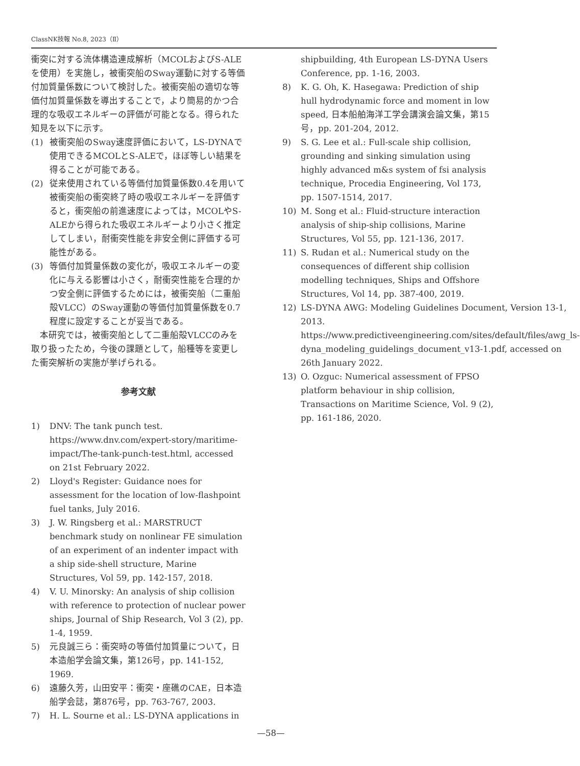ClassNK技報 No.8, 2023（Ⅱ）
衝突に対する流体構造連成解析（MCOLおよびS-ALEを使用）を実施し，被衝突船のSway運動に対する等価付加質量係数について検討した。被衝突船の適切な等価付加質量係数を導出することで，より簡易的かつ合理的な吸収エネルギーの評価が可能となる。得られた知見を以下に示す。
(1) 被衝突船のSway速度評価において，LS-DYNAで使用できるMCOLとS-ALEで，ほぼ等しい結果を得ることが可能である。
(2) 従来使用されている等価付加質量係数0.4を用いて被衝突船の衝突終了時の吸収エネルギーを評価すると，衝突船の前進速度によっては，MCOLやS-ALEから得られた吸収エネルギーより小さく推定してしまい，耐衝突性能を非安全側に評価する可能性がある。
(3) 等価付加質量係数の変化が，吸収エネルギーの変化に与える影響は小さく，耐衝突性能を合理的かつ安全側に評価するためには，被衝突船（二重船殻VLCC）のSway運動の等価付加質量係数を0.7程度に設定することが妥当である。
　本研究では，被衝突船として二重船殻VLCCのみを取り扱ったため，今後の課題として，船種等を変更した衝突解析の実施が挙げられる。
参考文献
1) DNV: The tank punch test. https://www.dnv.com/expert-story/maritime-impact/The-tank-punch-test.html, accessed on 21st February 2022.
2) Lloyd's Register: Guidance noes for assessment for the location of low-flashpoint fuel tanks, July 2016.
3) J. W. Ringsberg et al.: MARSTRUCT benchmark study on nonlinear FE simulation of an experiment of an indenter impact with a ship side-shell structure, Marine Structures, Vol 59, pp. 142-157, 2018.
4) V. U. Minorsky: An analysis of ship collision with reference to protection of nuclear power ships, Journal of Ship Research, Vol 3 (2), pp. 1-4, 1959.
5) 元良誠三ら：衝突時の等価付加質量について，日本造船学会論文集，第126号，pp. 141-152, 1969.
6) 遠藤久芳，山田安平：衝突・座礁のCAE，日本造船学会誌，第876号，pp. 763-767, 2003.
7) H. L. Sourne et al.: LS-DYNA applications in
shipbuilding, 4th European LS-DYNA Users Conference, pp. 1-16, 2003.
8) K. G. Oh, K. Hasegawa: Prediction of ship hull hydrodynamic force and moment in low speed, 日本船舶海洋工学会講演会論文集，第15号，pp. 201-204, 2012.
9) S. G. Lee et al.: Full-scale ship collision, grounding and sinking simulation using highly advanced m&s system of fsi analysis technique, Procedia Engineering, Vol 173, pp. 1507-1514, 2017.
10) M. Song et al.: Fluid-structure interaction analysis of ship-ship collisions, Marine Structures, Vol 55, pp. 121-136, 2017.
11) S. Rudan et al.: Numerical study on the consequences of different ship collision modelling techniques, Ships and Offshore Structures, Vol 14, pp. 387-400, 2019.
12) LS-DYNA AWG: Modeling Guidelines Document, Version 13-1, 2013. https://www.predictiveengineering.com/sites/default/files/awg_ls-dyna_modeling_guidelings_document_v13-1.pdf, accessed on 26th January 2022.
13) O. Ozguc: Numerical assessment of FPSO platform behaviour in ship collision, Transactions on Maritime Science, Vol. 9 (2), pp. 161-186, 2020.
—58—